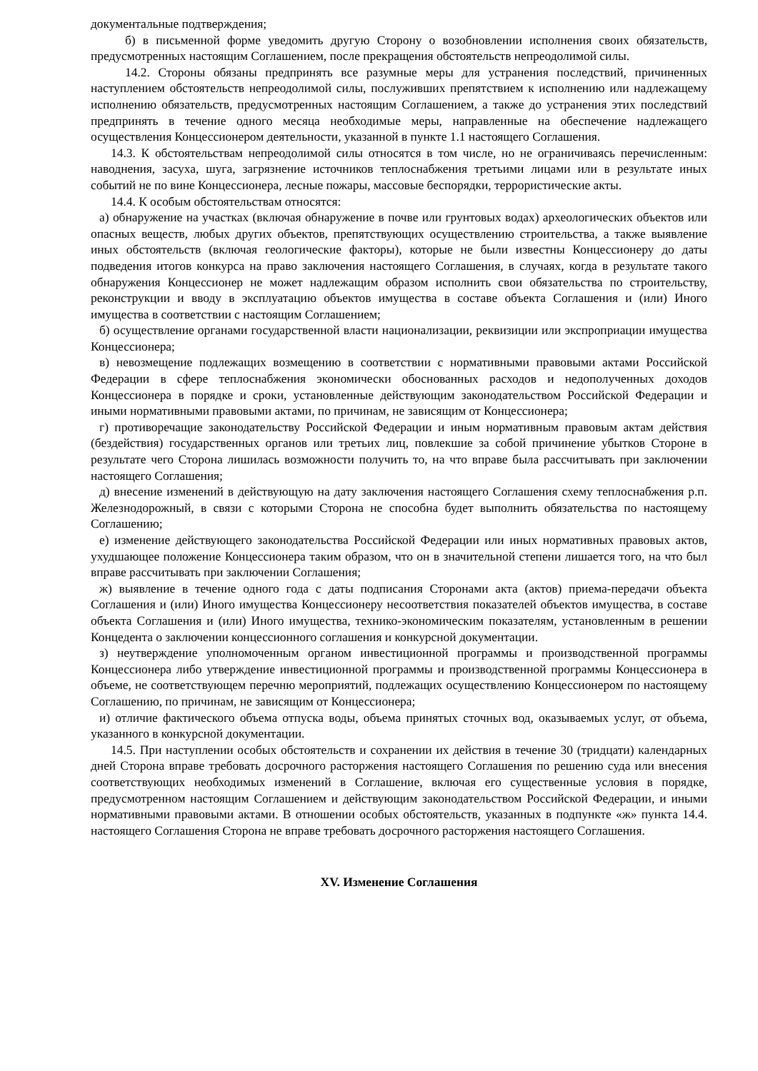документальные подтверждения;
б) в письменной форме уведомить другую Сторону о возобновлении исполнения своих обязательств, предусмотренных настоящим Соглашением, после прекращения обстоятельств непреодолимой силы.
14.2. Стороны обязаны предпринять все разумные меры для устранения последствий, причиненных наступлением обстоятельств непреодолимой силы, послуживших препятствием к исполнению или надлежащему исполнению обязательств, предусмотренных настоящим Соглашением, а также до устранения этих последствий предпринять в течение одного месяца необходимые меры, направленные на обеспечение надлежащего осуществления Концессионером деятельности, указанной в пункте 1.1 настоящего Соглашения.
14.3. К обстоятельствам непреодолимой силы относятся в том числе, но не ограничиваясь перечисленным: наводнения, засуха, шуга, загрязнение источников теплоснабжения третьими лицами или в результате иных событий не по вине Концессионера, лесные пожары, массовые беспорядки, террористические акты.
14.4. К особым обстоятельствам относятся:
а) обнаружение на участках (включая обнаружение в почве или грунтовых водах) археологических объектов или опасных веществ, любых других объектов, препятствующих осуществлению строительства, а также выявление иных обстоятельств (включая геологические факторы), которые не были известны Концессионеру до даты подведения итогов конкурса на право заключения настоящего Соглашения, в случаях, когда в результате такого обнаружения Концессионер не может надлежащим образом исполнить свои обязательства по строительству, реконструкции и вводу в эксплуатацию объектов имущества в составе объекта Соглашения и (или) Иного имущества в соответствии с настоящим Соглашением;
б) осуществление органами государственной власти национализации, реквизиции или экспроприации имущества Концессионера;
в) невозмещение подлежащих возмещению в соответствии с нормативными правовыми актами Российской Федерации в сфере теплоснабжения экономически обоснованных расходов и недополученных доходов Концессионера в порядке и сроки, установленные действующим законодательством Российской Федерации и иными нормативными правовыми актами, по причинам, не зависящим от Концессионера;
г) противоречащие законодательству Российской Федерации и иным нормативным правовым актам действия (бездействия) государственных органов или третьих лиц, повлекшие за собой причинение убытков Стороне в результате чего Сторона лишилась возможности получить то, на что вправе была рассчитывать при заключении настоящего Соглашения;
д) внесение изменений в действующую на дату заключения настоящего Соглашения схему теплоснабжения р.п. Железнодорожный, в связи с которыми Сторона не способна будет выполнить обязательства по настоящему Соглашению;
е) изменение действующего законодательства Российской Федерации или иных нормативных правовых актов, ухудшающее положение Концессионера таким образом, что он в значительной степени лишается того, на что был вправе рассчитывать при заключении Соглашения;
ж) выявление в течение одного года с даты подписания Сторонами акта (актов) приема-передачи объекта Соглашения и (или) Иного имущества Концессионеру несоответствия показателей объектов имущества, в составе объекта Соглашения и (или) Иного имущества, технико-экономическим показателям, установленным в решении Концедента о заключении концессионного соглашения и конкурсной документации.
з) неутверждение уполномоченным органом инвестиционной программы и производственной программы Концессионера либо утверждение инвестиционной программы и производственной программы Концессионера в объеме, не соответствующем перечню мероприятий, подлежащих осуществлению Концессионером по настоящему Соглашению, по причинам, не зависящим от Концессионера;
и) отличие фактического объема отпуска воды, объема принятых сточных вод, оказываемых услуг, от объема, указанного в конкурсной документации.
14.5. При наступлении особых обстоятельств и сохранении их действия в течение 30 (тридцати) календарных дней Сторона вправе требовать досрочного расторжения настоящего Соглашения по решению суда или внесения соответствующих необходимых изменений в Соглашение, включая его существенные условия в порядке, предусмотренном настоящим Соглашением и действующим законодательством Российской Федерации, и иными нормативными правовыми актами. В отношении особых обстоятельств, указанных в подпункте «ж» пункта 14.4. настоящего Соглашения Сторона не вправе требовать досрочного расторжения настоящего Соглашения.
XV. Изменение Соглашения